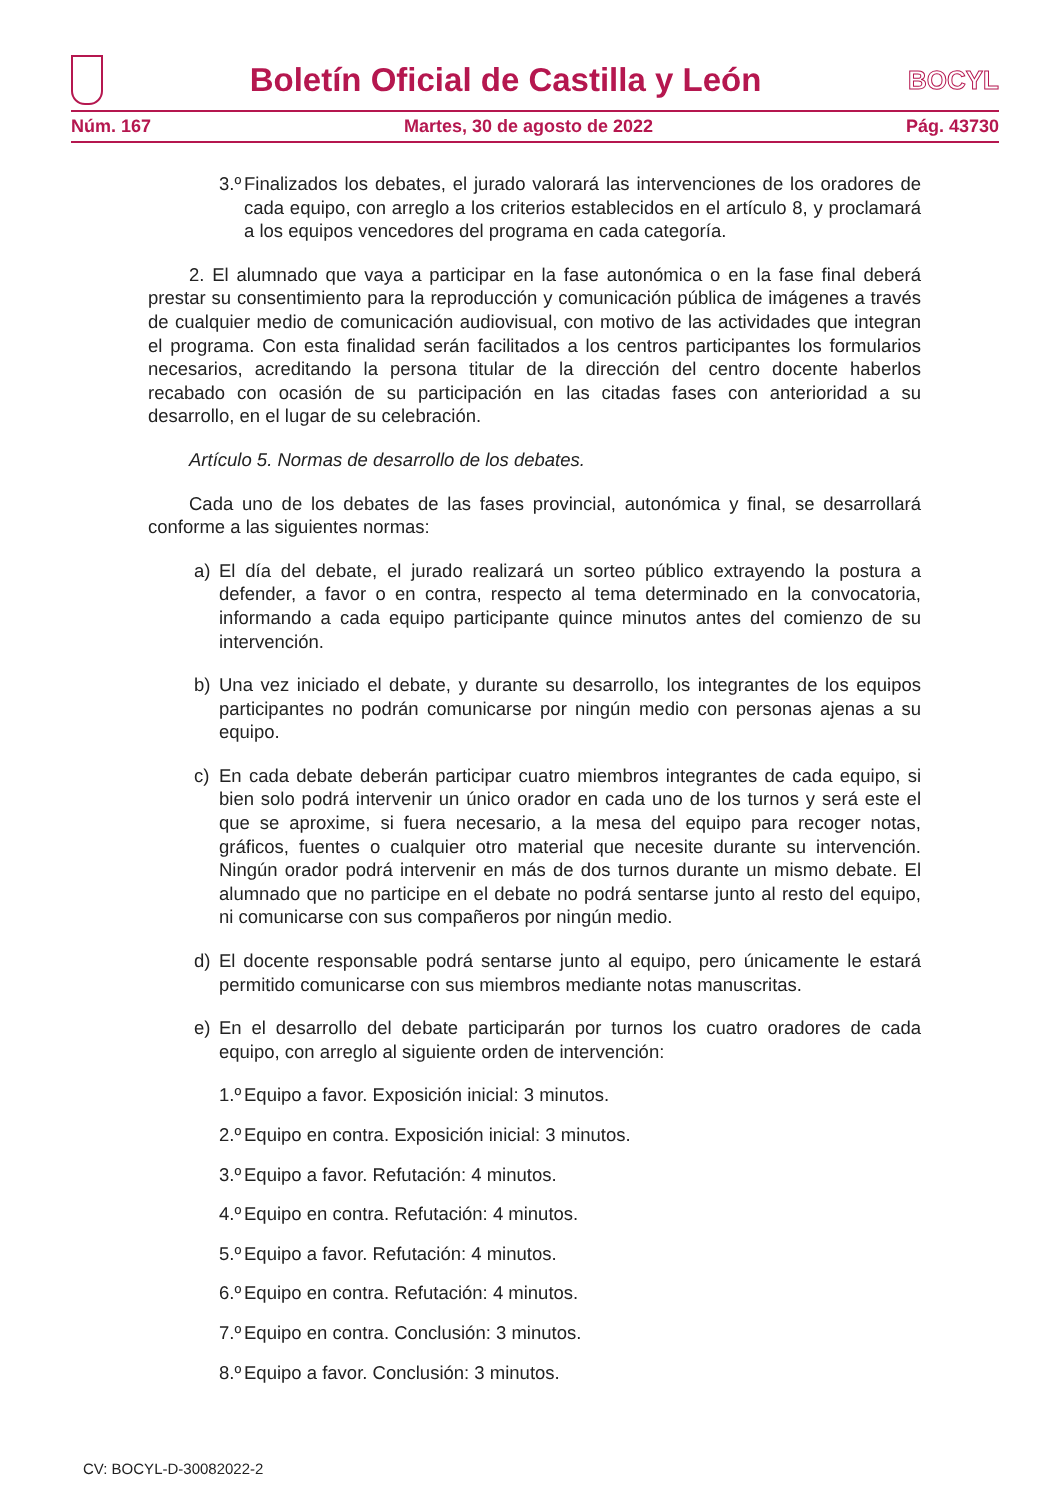Boletín Oficial de Castilla y León
BOCYL
Núm. 167 Martes, 30 de agosto de 2022 Pág. 43730
3.º Finalizados los debates, el jurado valorará las intervenciones de los oradores de cada equipo, con arreglo a los criterios establecidos en el artículo 8, y proclamará a los equipos vencedores del programa en cada categoría.
2. El alumnado que vaya a participar en la fase autonómica o en la fase final deberá prestar su consentimiento para la reproducción y comunicación pública de imágenes a través de cualquier medio de comunicación audiovisual, con motivo de las actividades que integran el programa. Con esta finalidad serán facilitados a los centros participantes los formularios necesarios, acreditando la persona titular de la dirección del centro docente haberlos recabado con ocasión de su participación en las citadas fases con anterioridad a su desarrollo, en el lugar de su celebración.
Artículo 5. Normas de desarrollo de los debates.
Cada uno de los debates de las fases provincial, autonómica y final, se desarrollará conforme a las siguientes normas:
a) El día del debate, el jurado realizará un sorteo público extrayendo la postura a defender, a favor o en contra, respecto al tema determinado en la convocatoria, informando a cada equipo participante quince minutos antes del comienzo de su intervención.
b) Una vez iniciado el debate, y durante su desarrollo, los integrantes de los equipos participantes no podrán comunicarse por ningún medio con personas ajenas a su equipo.
c) En cada debate deberán participar cuatro miembros integrantes de cada equipo, si bien solo podrá intervenir un único orador en cada uno de los turnos y será este el que se aproxime, si fuera necesario, a la mesa del equipo para recoger notas, gráficos, fuentes o cualquier otro material que necesite durante su intervención. Ningún orador podrá intervenir en más de dos turnos durante un mismo debate. El alumnado que no participe en el debate no podrá sentarse junto al resto del equipo, ni comunicarse con sus compañeros por ningún medio.
d) El docente responsable podrá sentarse junto al equipo, pero únicamente le estará permitido comunicarse con sus miembros mediante notas manuscritas.
e) En el desarrollo del debate participarán por turnos los cuatro oradores de cada equipo, con arreglo al siguiente orden de intervención:
1.º Equipo a favor. Exposición inicial: 3 minutos.
2.º Equipo en contra. Exposición inicial: 3 minutos.
3.º Equipo a favor. Refutación: 4 minutos.
4.º Equipo en contra. Refutación: 4 minutos.
5.º Equipo a favor. Refutación: 4 minutos.
6.º Equipo en contra. Refutación: 4 minutos.
7.º Equipo en contra. Conclusión: 3 minutos.
8.º Equipo a favor. Conclusión: 3 minutos.
CV: BOCYL-D-30082022-2